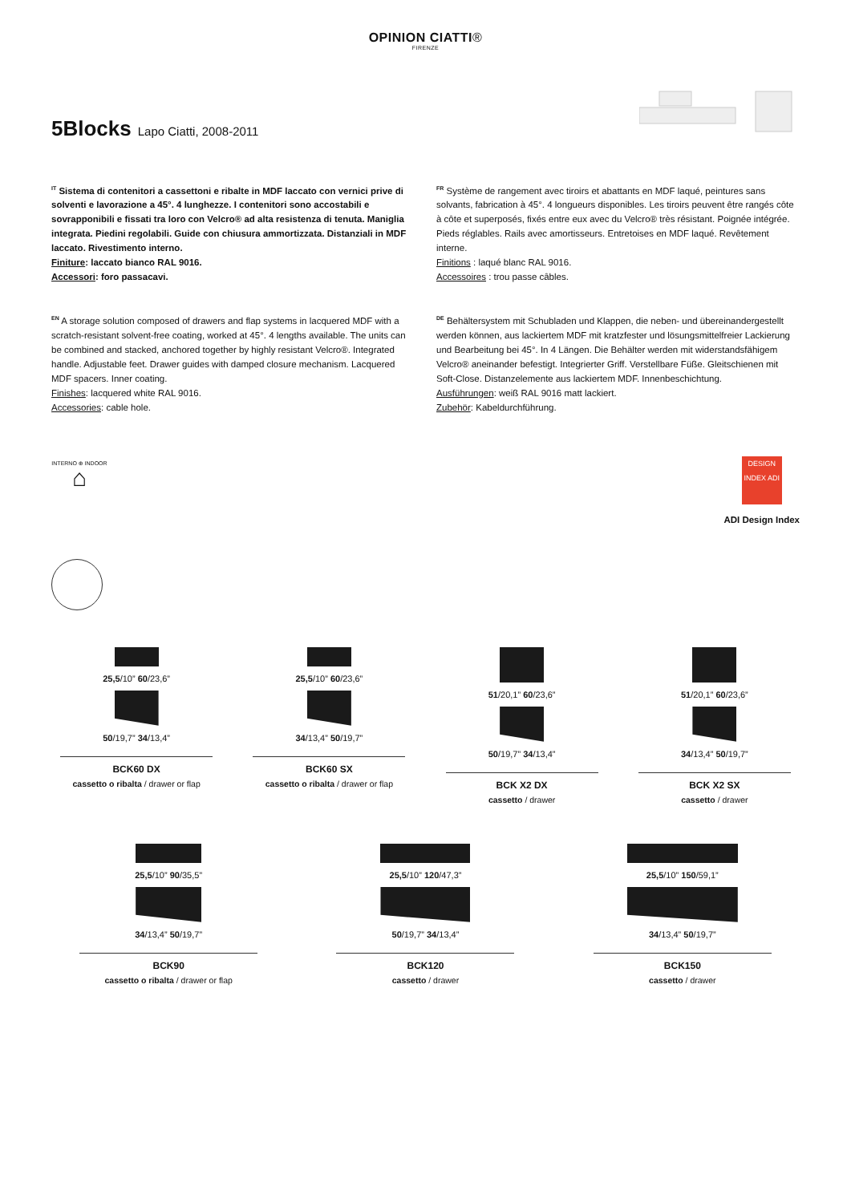OPINION CIATTI®
FIRENZE
5Blocks
Lapo Ciatti, 2008-2011
<sup>IT</sup> Sistema di contenitori a cassettoni e ribalte in MDF laccato con vernici prive di solventi e lavorazione a 45°. 4 lunghezze. I contenitori sono accostabili e sovrapponibili e fissati tra loro con Velcro® ad alta resistenza di tenuta. Maniglia integrata. Piedini regolabili. Guide con chiusura ammortizzata. Distanziali in MDF laccato. Rivestimento interno.
Finiture: laccato bianco RAL 9016.
Accessori: foro passacavi.
<sup>EN</sup> A storage solution composed of drawers and flap systems in lacquered MDF with a scratch-resistant solvent-free coating, worked at 45°. 4 lengths available. The units can be combined and stacked, anchored together by highly resistant Velcro®. Integrated handle. Adjustable feet. Drawer guides with damped closure mechanism. Lacquered MDF spacers. Inner coating.
Finishes: lacquered white RAL 9016.
Accessories: cable hole.
<sup>FR</sup> Système de rangement avec tiroirs et abattants en MDF laqué, peintures sans solvants, fabrication à 45°. 4 longueurs disponibles. Les tiroirs peuvent être rangés côte à côte et superposés, fixés entre eux avec du Velcro® très résistant. Poignée intégrée. Pieds réglables. Rails avec amortisseurs. Entretoises en MDF laqué. Revêtement interne.
Finitions : laqué blanc RAL 9016.
Accessoires : trou passe câbles.
<sup>DE</sup> Behältersystem mit Schubladen und Klappen, die neben- und übereinandergestellt werden können, aus lackiertem MDF mit kratzfester und lösungsmittelfreier Lackierung und Bearbeitung bei 45°. In 4 Längen. Die Behälter werden mit widerstandsfähigem Velcro® aneinander befestigt. Integrierter Griff. Verstellbare Füße. Gleitschienen mit Soft-Close. Distanzelemente aus lackiertem MDF. Innenbeschichtung.
Ausführungen: weiß RAL 9016 matt lackiert.
Zubehör: Kabeldurchführung.
INTERNO ⊕ INDOOR
⌂
DESIGN INDEX ADI
ADI Design Index
25,5/10” 60/23,6”
50/19,7” 34/13,4”
BCK60 DX
cassetto o ribalta / drawer or flap
25,5/10” 60/23,6”
34/13,4” 50/19,7”
BCK60 SX
cassetto o ribalta / drawer or flap
51/20,1” 60/23,6”
50/19,7” 34/13,4”
BCK X2 DX
cassetto / drawer
51/20,1” 60/23,6”
34/13,4” 50/19,7”
BCK X2 SX
cassetto / drawer
25,5/10” 90/35,5”
34/13,4” 50/19,7”
BCK90
cassetto o ribalta / drawer or flap
25,5/10” 120/47,3”
50/19,7” 34/13,4”
BCK120
cassetto / drawer
25,5/10” 150/59,1”
34/13,4” 50/19,7”
BCK150
cassetto / drawer